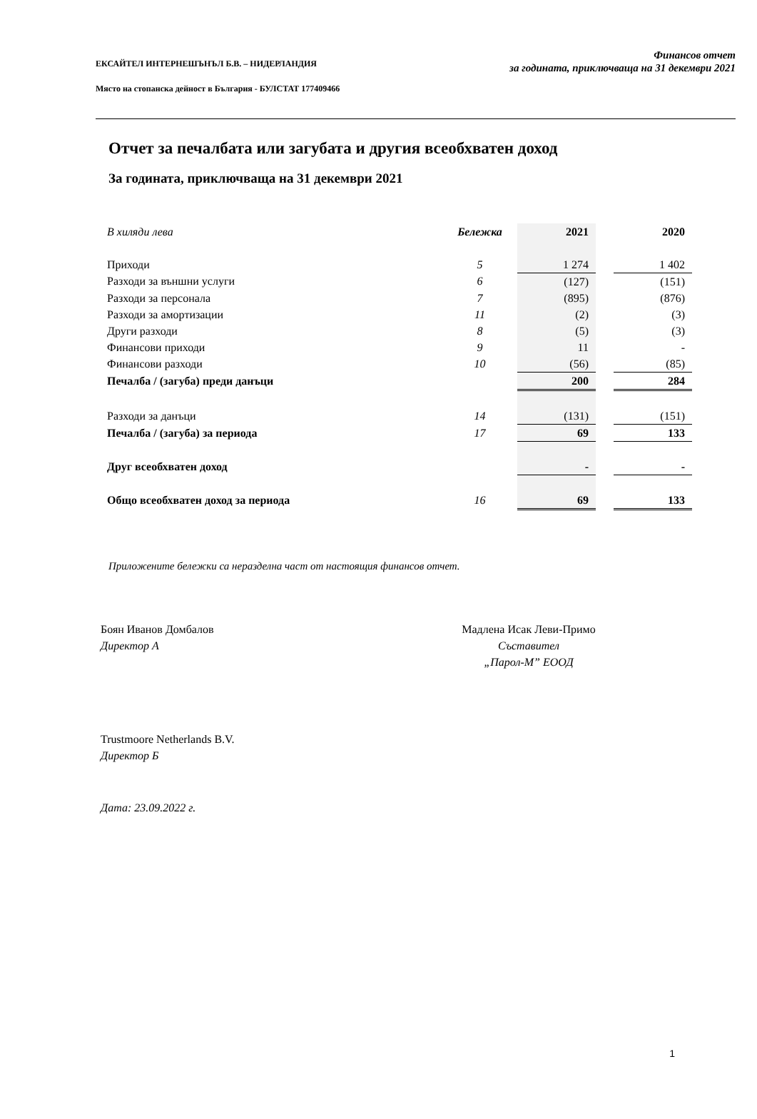ЕКСАЙТЕЛ ИНТЕРНЕШЪНЪЛ Б.В. – НИДЕРЛАНДИЯ
Място на стопанска дейност в България - БУЛСТАТ 177409466
Финансов отчет
за годината, приключваща на 31 декември 2021
Отчет за печалбата или загубата и другия всеобхватен доход
За годината, приключваща на 31 декември 2021
| В хиляди лева | Бележка | 2021 | | 2020 |
| --- | --- | --- | --- | --- |
| Приходи | 5 | 1 274 | | 1 402 |
| Разходи за външни услуги | 6 | (127) | | (151) |
| Разходи за персонала | 7 | (895) | | (876) |
| Разходи за амортизации | 11 | (2) | | (3) |
| Други разходи | 8 | (5) | | (3) |
| Финансови приходи | 9 | 11 | | - |
| Финансови разходи | 10 | (56) | | (85) |
| Печалба / (загуба) преди данъци | | 200 | | 284 |
| Разходи за данъци | 14 | (131) | | (151) |
| Печалба / (загуба) за периода | 17 | 69 | | 133 |
| Друг всеобхватен доход | | - | | - |
| Общо всеобхватен доход за периода | 16 | 69 | | 133 |
Приложените бележки са неразделна част от настоящия финансов отчет.
Боян Иванов Домбалов
Директор А
Мадлена Исак Леви-Примо
Съставител
„Парол-М” ЕООД
Trustmoore Netherlands B.V.
Директор Б
Дата: 23.09.2022 г.
1